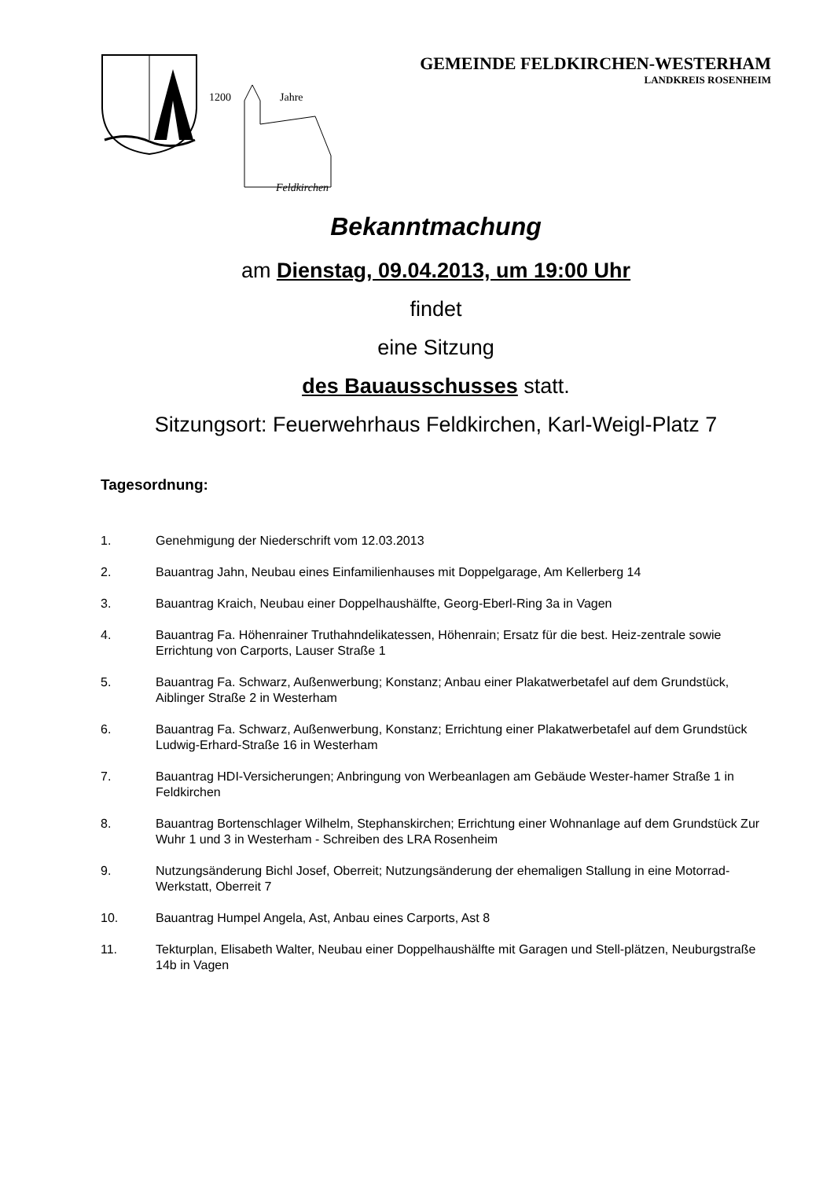1200
Jahre
Feldkirchen
GEMEINDE FELDKIRCHEN-WESTERHAM
LANDKREIS ROSENHEIM
Bekanntmachung
am Dienstag, 09.04.2013, um 19:00 Uhr
findet
eine Sitzung
des Bauausschusses statt.
Sitzungsort: Feuerwehrhaus Feldkirchen, Karl-Weigl-Platz 7
Tagesordnung:
1. Genehmigung der Niederschrift vom 12.03.2013
2. Bauantrag Jahn, Neubau eines Einfamilienhauses mit Doppelgarage, Am Kellerberg 14
3. Bauantrag Kraich, Neubau einer Doppelhaushälfte, Georg-Eberl-Ring 3a in Vagen
4. Bauantrag Fa. Höhenrainer Truthahndelikatessen, Höhenrain; Ersatz für die best. Heiz-zentrale sowie Errichtung von Carports, Lauser Straße 1
5. Bauantrag Fa. Schwarz, Außenwerbung; Konstanz; Anbau einer Plakatwerbetafel auf dem Grundstück, Aiblinger Straße 2 in Westerham
6. Bauantrag Fa. Schwarz, Außenwerbung, Konstanz; Errichtung einer Plakatwerbetafel auf dem Grundstück Ludwig-Erhard-Straße 16 in Westerham
7. Bauantrag HDI-Versicherungen; Anbringung von Werbeanlagen am Gebäude Wester-hamer Straße 1 in Feldkirchen
8. Bauantrag Bortenschlager Wilhelm, Stephanskirchen; Errichtung einer Wohnanlage auf dem Grundstück Zur Wuhr 1 und 3 in Westerham - Schreiben des LRA Rosenheim
9. Nutzungsänderung Bichl Josef, Oberreit; Nutzungsänderung der ehemaligen Stallung in eine Motorrad-Werkstatt, Oberreit 7
10. Bauantrag Humpel Angela, Ast, Anbau eines Carports, Ast 8
11. Tekturplan, Elisabeth Walter, Neubau einer Doppelhaushälfte mit Garagen und Stell-plätzen, Neuburgstraße 14b in Vagen